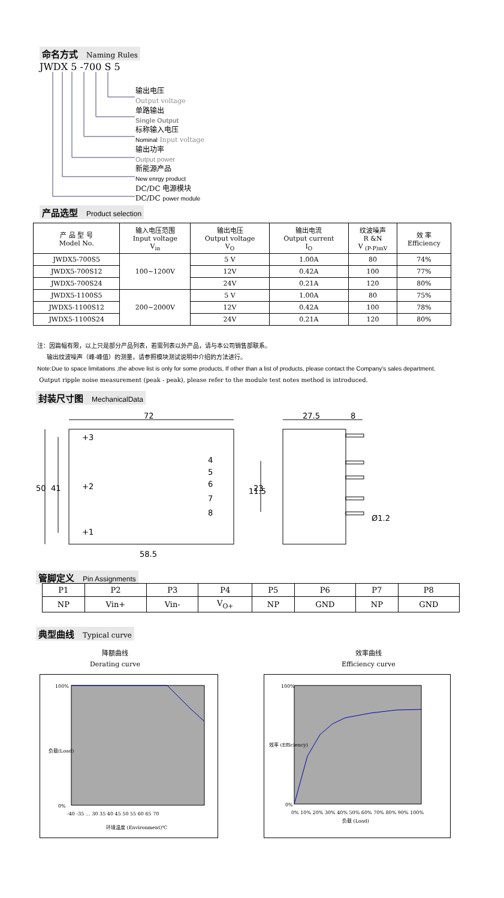命名方式 Naming Rules
JWDX 5 -700 S 5
输出电压
Output voltage
单路输出
Single Output
标称输入电压
Nominal Input voltage
输出功率
Output power
新能源产品
New enrgy product
DC/DC 电源模块
DC/DC power module
产品选型 Product selection
| 产 品 型 号 Model No. | 输入电压范围 Input voltage V<sub>in</sub> | 输出电压 Output voltage V<sub>O</sub> | 输出电流 Output current I<sub>O</sub> | 纹波噪声 R &N V <sub>(P-P)mV</sub> | 效 率 Efficiency |
| --- | --- | --- | --- | --- | --- |
| JWDX5-700S5 | 100~1200V | 5 V | 1.00A | 80 | 74% |
| JWDX5-700S12 | | 12V | 0.42A | 100 | 77% |
| JWDX5-700S24 | | 24V | 0.21A | 120 | 80% |
| JWDX5-1100S5 | 200~2000V | 5 V | 1.00A | 80 | 75% |
| JWDX5-1100S12 | | 12V | 0.42A | 100 | 78% |
| JWDX5-1100S24 | | 24V | 0.21A | 120 | 80% |
注：因篇幅有限，以上只是部分产品列表，若需列表以外产品，请与本公司销售部联系。
输出纹波噪声（峰-峰值）的测量，请参照模块测试说明中介绍的方法进行。
Note:Due to space limitations ,the above list is only for some products, If other than a list of products, please contact the Company's sales department.
Output ripple noise measurement (peak - peak), please refer to the module test notes method is introduced.
封装尺寸图 MechanicalData
72
27.5
8
+3
+2
+1
4
5
6
7
8
50
41
11.5
23
Ø1.2
58.5
管脚定义 Pin Assignments
| P1 | P2 | P3 | P4 | P5 | P6 | P7 | P8 |
| NP | Vin+ | Vin- | V<sub>O+</sub> | NP | GND | NP | GND |
典型曲线 Typical curve
降额曲线
Derating curve
效率曲线
Efficiency curve
100%
0%
-40 -35 … 30 35 40 45 50 55 60 65 70
环境温度 (Environment)℃
负载(Load)
100%
0%
0% 10% 20% 30% 40% 50% 60% 70% 80% 90% 100%
负载 (Load)
效率 (Efficiency)